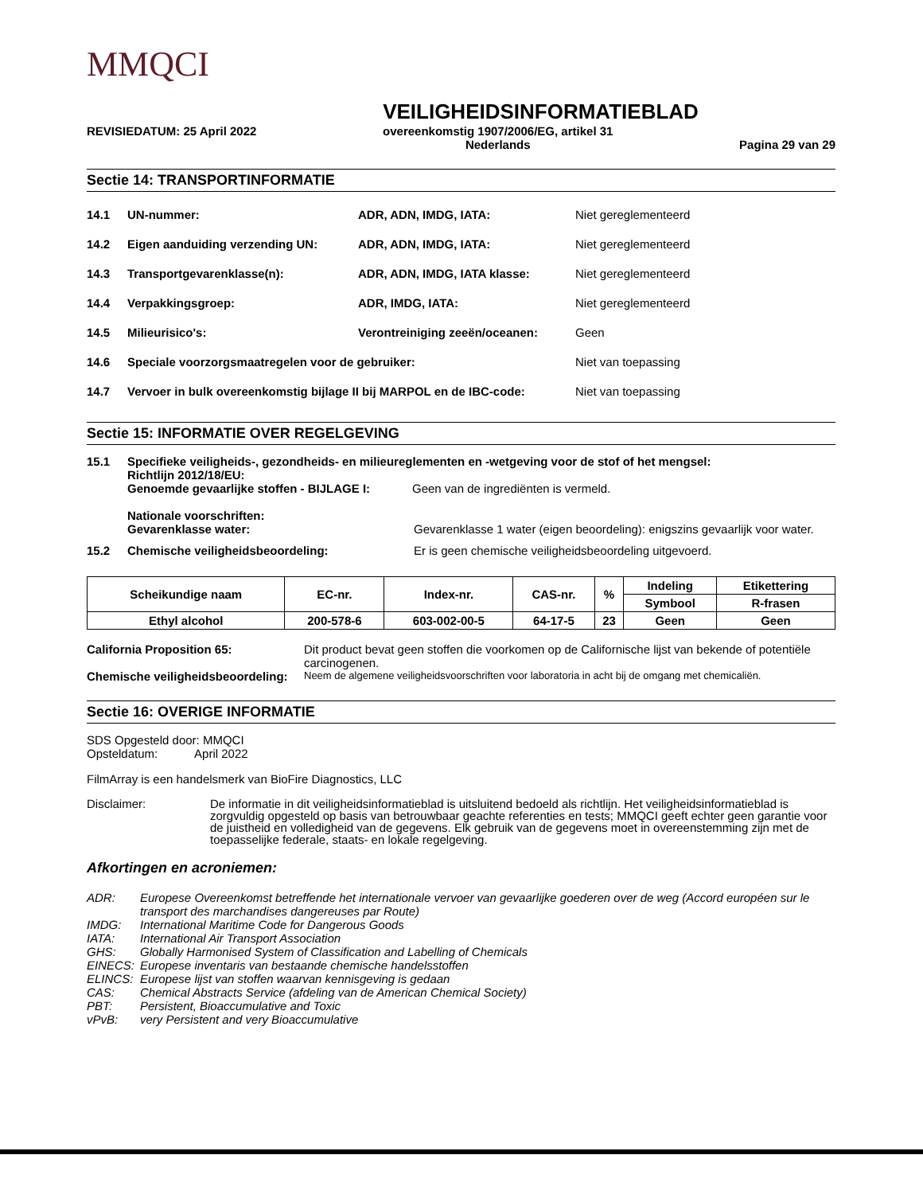MMQCI
VEILIGHEIDSINFORMATIEBLAD
REVISIEDATUM: 25 April 2022 overeenkomstig 1907/2006/EG, artikel 31
Nederlands Pagina 29 van 29
Sectie 14: TRANSPORTINFORMATIE
14.1 UN-nummer: ADR, ADN, IMDG, IATA: Niet gereglementeerd
14.2 Eigen aanduiding verzending UN: ADR, ADN, IMDG, IATA: Niet gereglementeerd
14.3 Transportgevarenklasse(n): ADR, ADN, IMDG, IATA klasse: Niet gereglementeerd
14.4 Verpakkingsgroep: ADR, IMDG, IATA: Niet gereglementeerd
14.5 Milieurisico's: Verontreiniging zeeën/oceanen: Geen
14.6 Speciale voorzorgsmaatregelen voor de gebruiker: Niet van toepassing
14.7 Vervoer in bulk overeenkomstig bijlage II bij MARPOL en de IBC-code: Niet van toepassing
Sectie 15: INFORMATIE OVER REGELGEVING
15.1 Specifieke veiligheids-, gezondheids- en milieureglementen en -wetgeving voor de stof of het mengsel:
Richtlijn 2012/18/EU:
Genoemde gevaarlijke stoffen - BIJLAGE I: Geen van de ingrediënten is vermeld.
Nationale voorschriften:
Gevarenklasse water: Gevarenklasse 1 water (eigen beoordeling): enigszins gevaarlijk voor water.
15.2 Chemische veiligheidsbeoordeling: Er is geen chemische veiligheidsbeoordeling uitgevoerd.
| Scheikundige naam | EC-nr. | Index-nr. | CAS-nr. | % | Indeling | Etikettering |
| | | | | | Symbool | R-frasen |
| Ethyl alcohol | 200-578-6 | 603-002-00-5 | 64-17-5 | 23 | Geen | Geen |
California Proposition 65: Dit product bevat geen stoffen die voorkomen op de Californische lijst van bekende of potentiële carcinogenen.
Chemische veiligheidsbeoordeling: Neem de algemene veiligheidsvoorschriften voor laboratoria in acht bij de omgang met chemicaliën.
Sectie 16: OVERIGE INFORMATIE
SDS Opgesteld door: MMQCI
Opsteldatum: April 2022
FilmArray is een handelsmerk van BioFire Diagnostics, LLC
Disclaimer: De informatie in dit veiligheidsinformatieblad is uitsluitend bedoeld als richtlijn. Het veiligheidsinformatieblad is zorgvuldig opgesteld op basis van betrouwbaar geachte referenties en tests; MMQCI geeft echter geen garantie voor de juistheid en volledigheid van de gegevens. Elk gebruik van de gegevens moet in overeenstemming zijn met de toepasselijke federale, staats- en lokale regelgeving.
Afkortingen en acroniemen:
ADR: Europese Overeenkomst betreffende het internationale vervoer van gevaarlijke goederen over de weg (Accord européen sur le transport des marchandises dangereuses par Route)
IMDG: International Maritime Code for Dangerous Goods
IATA: International Air Transport Association
GHS: Globally Harmonised System of Classification and Labelling of Chemicals
EINECS: Europese inventaris van bestaande chemische handelsstoffen
ELINCS: Europese lijst van stoffen waarvan kennisgeving is gedaan
CAS: Chemical Abstracts Service (afdeling van de American Chemical Society)
PBT: Persistent, Bioaccumulative and Toxic
vPvB: very Persistent and very Bioaccumulative